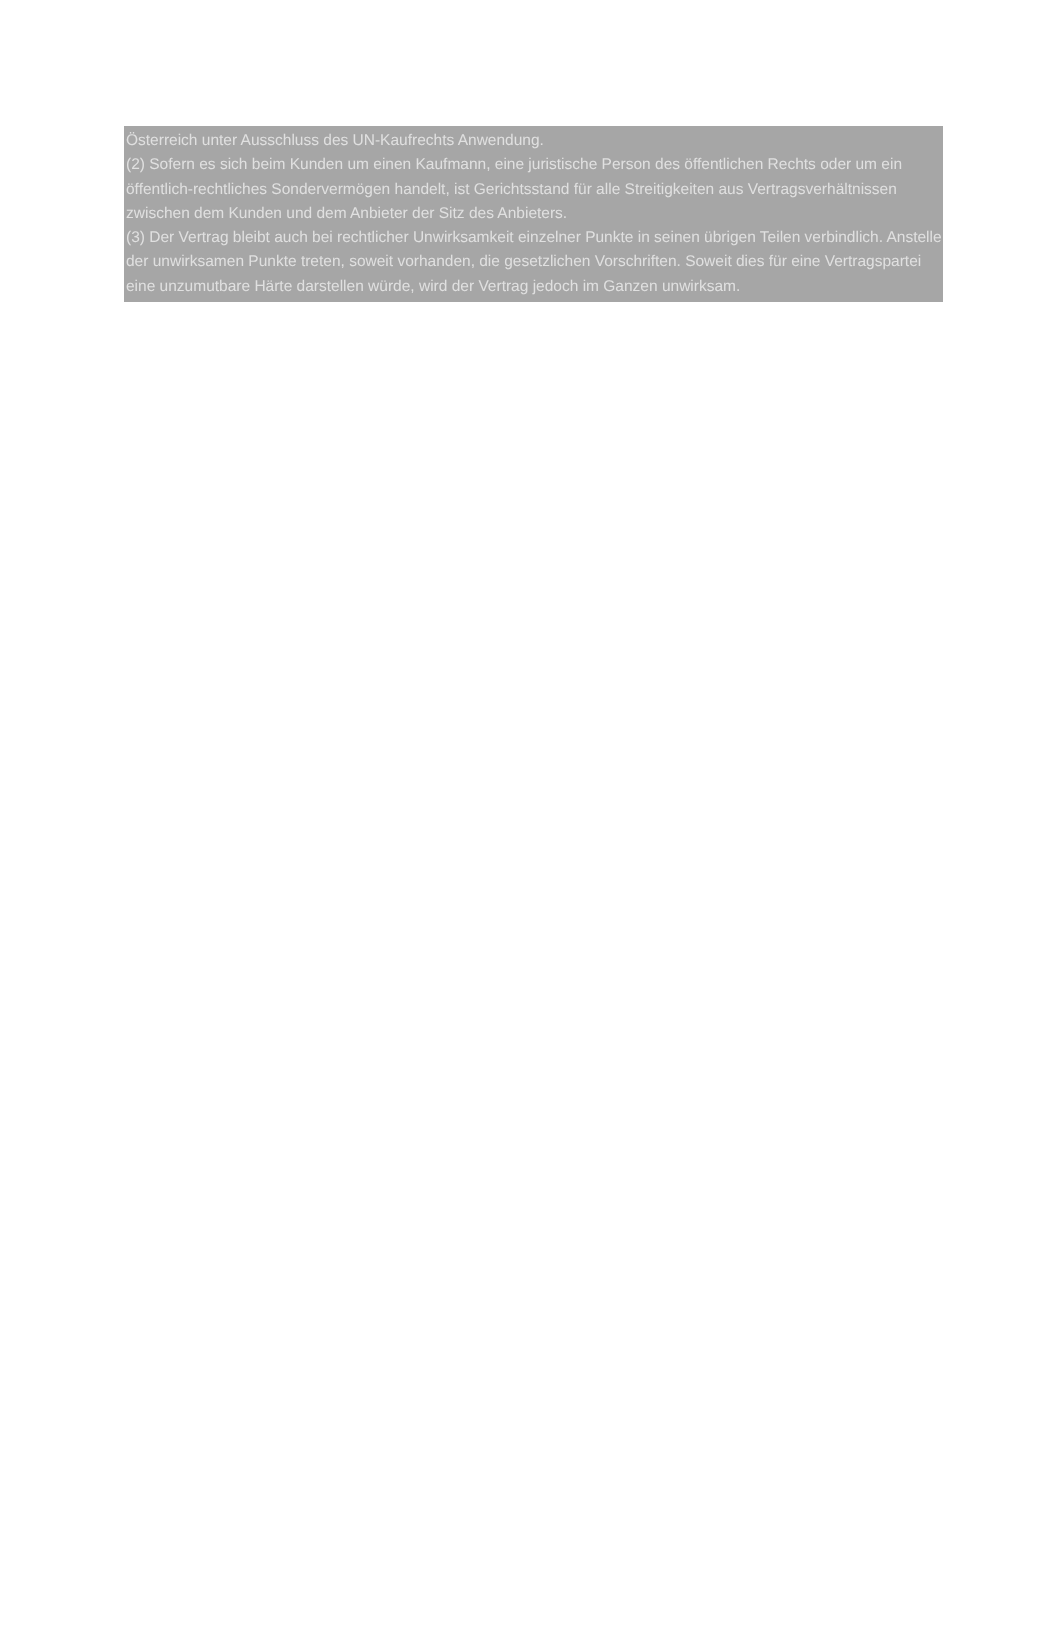Österreich unter Ausschluss des UN-Kaufrechts Anwendung.
(2) Sofern es sich beim Kunden um einen Kaufmann, eine juristische Person des öffentlichen Rechts oder um ein öffentlich-rechtliches Sondervermögen handelt, ist Gerichtsstand für alle Streitigkeiten aus Vertragsverhältnissen zwischen dem Kunden und dem Anbieter der Sitz des Anbieters.
(3) Der Vertrag bleibt auch bei rechtlicher Unwirksamkeit einzelner Punkte in seinen übrigen Teilen verbindlich. Anstelle der unwirksamen Punkte treten, soweit vorhanden, die gesetzlichen Vorschriften. Soweit dies für eine Vertragspartei eine unzumutbare Härte darstellen würde, wird der Vertrag jedoch im Ganzen unwirksam.